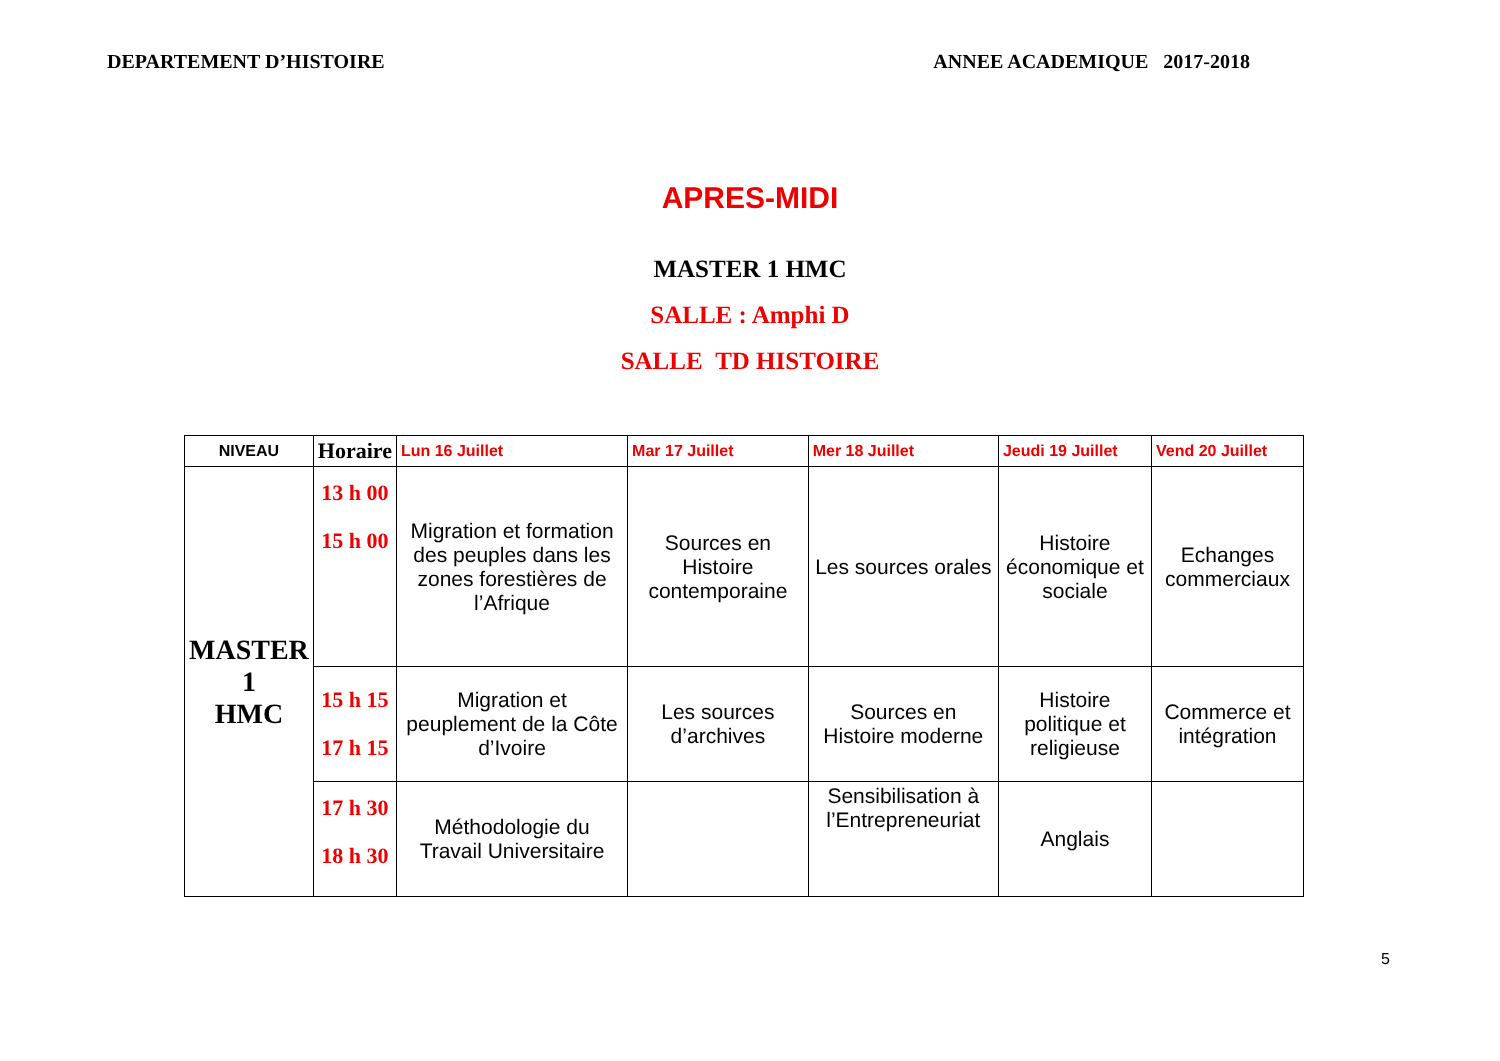DEPARTEMENT D’HISTOIRE ANNEE ACADEMIQUE 2017-2018
APRES-MIDI
MASTER 1 HMC
SALLE : Amphi D
SALLE TD HISTOIRE
| NIVEAU | Horaire | Lun 16 Juillet | Mar 17 Juillet | Mer 18 Juillet | Jeudi 19 Juillet | Vend 20 Juillet |
| --- | --- | --- | --- | --- | --- | --- |
| MASTER 1 HMC | 13 h 00 15 h 00 | Migration et formation des peuples dans les zones forestières de l’Afrique | Sources en Histoire contemporaine | Les sources orales | Histoire économique et sociale | Echanges commerciaux |
| | 15 h 15 17 h 15 | Migration et peuplement de la Côte d’Ivoire | Les sources d’archives | Sources en Histoire moderne | Histoire politique et religieuse | Commerce et intégration |
| | 17 h 30 18 h 30 | Méthodologie du Travail Universitaire | | Sensibilisation à l’Entrepreneuriat | Anglais | |
5